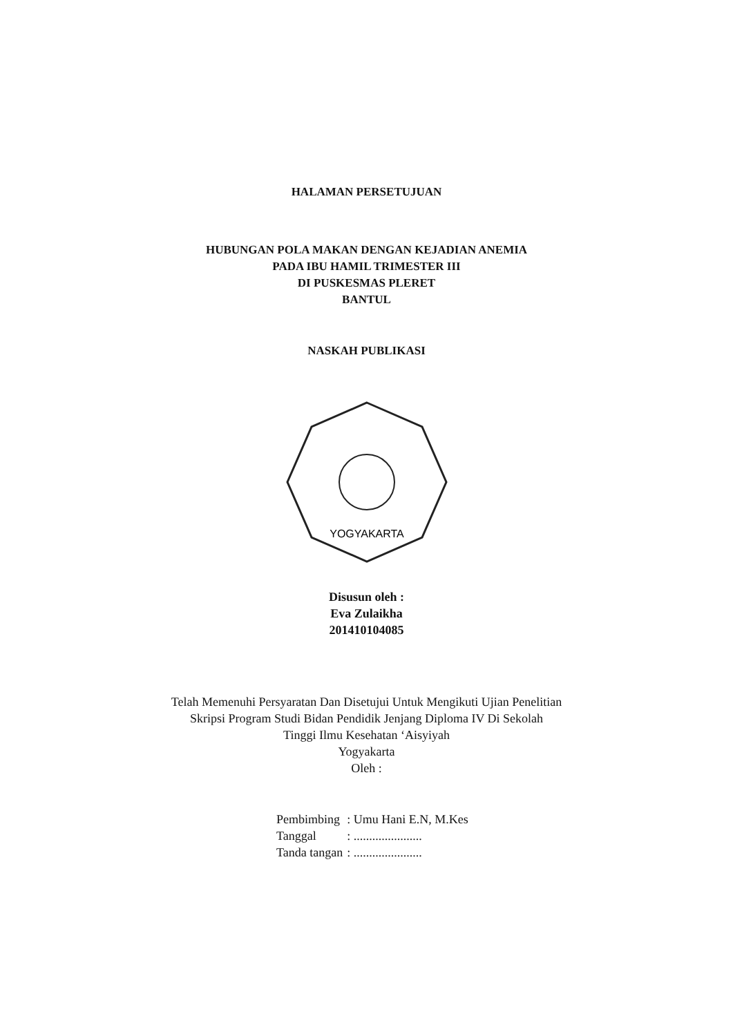HALAMAN PERSETUJUAN
HUBUNGAN POLA MAKAN DENGAN KEJADIAN ANEMIA
PADA IBU HAMIL TRIMESTER III
DI PUSKESMAS PLERET
BANTUL
NASKAH PUBLIKASI
YOGYAKARTA
Disusun oleh :
Eva Zulaikha
201410104085
Telah Memenuhi Persyaratan Dan Disetujui Untuk Mengikuti Ujian Penelitian
Skripsi Program Studi Bidan Pendidik Jenjang Diploma IV Di Sekolah
Tinggi Ilmu Kesehatan ‘Aisyiyah
Yogyakarta
Oleh :
| Pembimbing | : Umu Hani E.N, M.Kes |
| Tanggal | : ...................... |
| Tanda tangan | : ...................... |